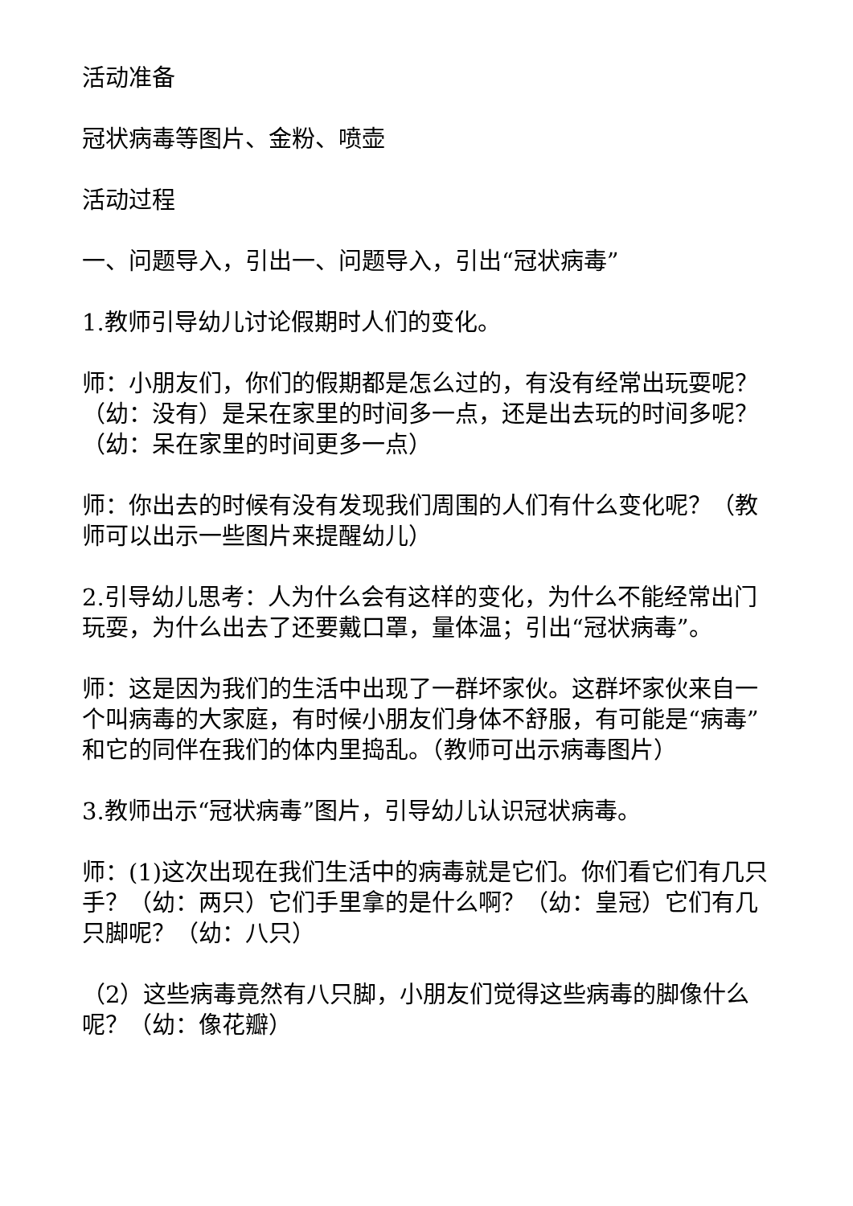活动准备
冠状病毒等图片、金粉、喷壶
活动过程
一、问题导入，引出一、问题导入，引出“冠状病毒”
1.教师引导幼儿讨论假期时人们的变化。
师：小朋友们，你们的假期都是怎么过的，有没有经常出玩耍呢？（幼：没有）是呆在家里的时间多一点，还是出去玩的时间多呢？（幼：呆在家里的时间更多一点）
师：你出去的时候有没有发现我们周围的人们有什么变化呢？（教师可以出示一些图片来提醒幼儿）
2.引导幼儿思考：人为什么会有这样的变化，为什么不能经常出门玩耍，为什么出去了还要戴口罩，量体温；引出“冠状病毒”。
师：这是因为我们的生活中出现了一群坏家伙。这群坏家伙来自一个叫病毒的大家庭，有时候小朋友们身体不舒服，有可能是“病毒”和它的同伴在我们的体内里捣乱。（教师可出示病毒图片）
3.教师出示“冠状病毒”图片，引导幼儿认识冠状病毒。
师：(1)这次出现在我们生活中的病毒就是它们。你们看它们有几只手？（幼：两只）它们手里拿的是什么啊？（幼：皇冠）它们有几只脚呢？（幼：八只）
（2）这些病毒竟然有八只脚，小朋友们觉得这些病毒的脚像什么呢？（幼：像花瓣）